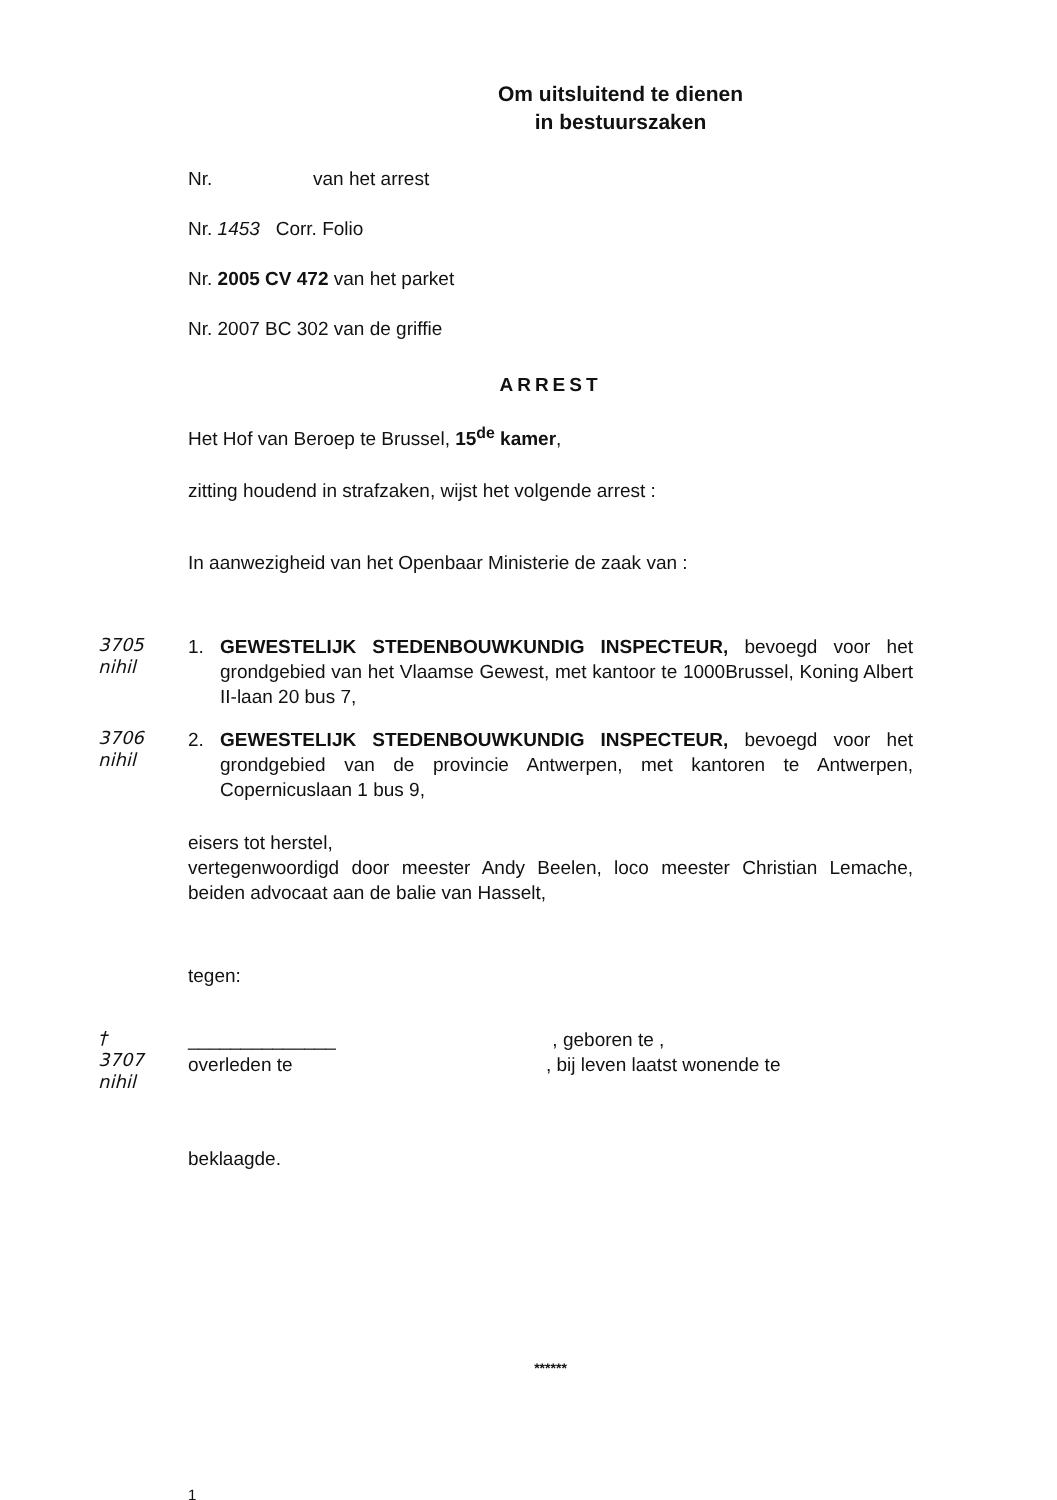Om uitsluitend te dienen
in bestuurszaken
Nr. van het arrest
Nr. 1453 Corr. Folio
Nr. 2005 CV 472 van het parket
Nr. 2007 BC 302 van de griffie
ARREST
Het Hof van Beroep te Brussel, 15<sup>de</sup> kamer,
zitting houdend in strafzaken, wijst het volgende arrest :
In aanwezigheid van het Openbaar Ministerie de zaak van :
3705
nihil
1. GEWESTELIJK STEDENBOUWKUNDIG INSPECTEUR, bevoegd voor het grondgebied van het Vlaamse Gewest, met kantoor te 1000Brussel, Koning Albert II-laan 20 bus 7,
3706
nihil
2. GEWESTELIJK STEDENBOUWKUNDIG INSPECTEUR, bevoegd voor het grondgebied van de provincie Antwerpen, met kantoren te Antwerpen, Copernicuslaan 1 bus 9,
eisers tot herstel,
vertegenwoordigd door meester Andy Beelen, loco meester Christian Lemache, beiden advocaat aan de balie van Hasselt,
tegen:
†
3707
nihil
______________ , geboren te ,
overleden te , bij leven laatst wonende te
beklaagde.
******
1